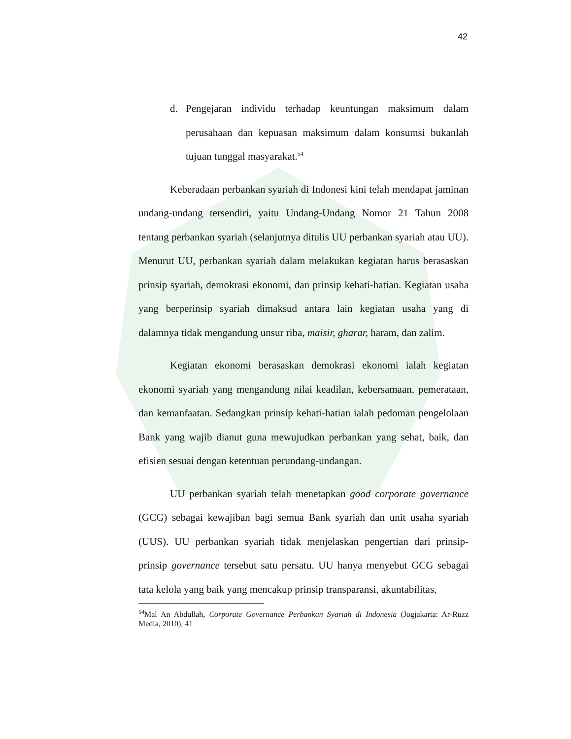42
d. Pengejaran individu terhadap keuntungan maksimum dalam perusahaan dan kepuasan maksimum dalam konsumsi bukanlah tujuan tunggal masyarakat.<sup>54</sup>
Keberadaan perbankan syariah di Indonesi kini telah mendapat jaminan undang-undang tersendiri, yaitu Undang-Undang Nomor 21 Tahun 2008 tentang perbankan syariah (selanjutnya ditulis UU perbankan syariah atau UU). Menurut UU, perbankan syariah dalam melakukan kegiatan harus berasaskan prinsip syariah, demokrasi ekonomi, dan prinsip kehati-hatian. Kegiatan usaha yang berperinsip syariah dimaksud antara lain kegiatan usaha yang di dalamnya tidak mengandung unsur riba, maisir, gharar, haram, dan zalim.
Kegiatan ekonomi berasaskan demokrasi ekonomi ialah kegiatan ekonomi syariah yang mengandung nilai keadilan, kebersamaan, pemerataan, dan kemanfaatan. Sedangkan prinsip kehati-hatian ialah pedoman pengelolaan Bank yang wajib dianut guna mewujudkan perbankan yang sehat, baik, dan efisien sesuai dengan ketentuan perundang-undangan.
UU perbankan syariah telah menetapkan good corporate governance (GCG) sebagai kewajiban bagi semua Bank syariah dan unit usaha syariah (UUS). UU perbankan syariah tidak menjelaskan pengertian dari prinsip-prinsip governance tersebut satu persatu. UU hanya menyebut GCG sebagai tata kelola yang baik yang mencakup prinsip transparansi, akuntabilitas,
<sup>54</sup> Mal An Abdullah, Corporate Governance Perbankan Syariah di Indonesia (Jogjakarta: Ar-Ruzz Media, 2010), 41